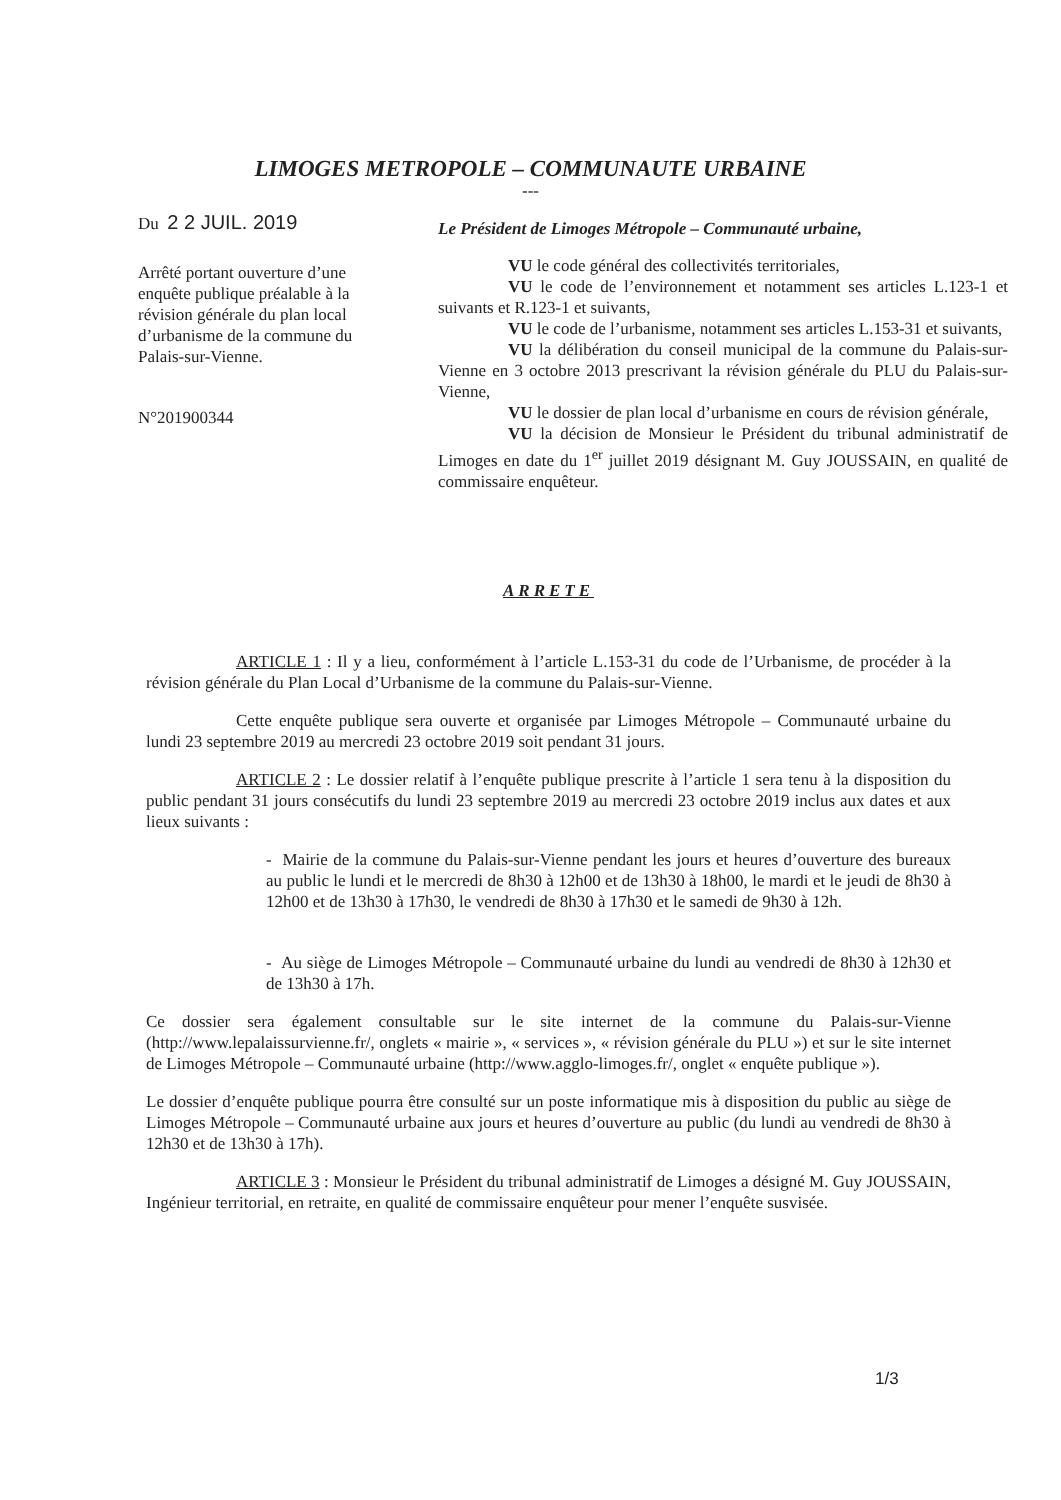LIMOGES METROPOLE – COMMUNAUTE URBAINE
---
Du 2 2 JUIL. 2019
Arrêté portant ouverture d’une enquête publique préalable à la révision générale du plan local d’urbanisme de la commune du Palais-sur-Vienne.
N°201900344
Le Président de Limoges Métropole – Communauté urbaine,
VU le code général des collectivités territoriales,
VU le code de l’environnement et notamment ses articles L.123-1 et suivants et R.123-1 et suivants,
VU le code de l’urbanisme, notamment ses articles L.153-31 et suivants,
VU la délibération du conseil municipal de la commune du Palais-sur-Vienne en 3 octobre 2013 prescrivant la révision générale du PLU du Palais-sur-Vienne,
VU le dossier de plan local d’urbanisme en cours de révision générale,
VU la décision de Monsieur le Président du tribunal administratif de Limoges en date du 1<sup>er</sup> juillet 2019 désignant M. Guy JOUSSAIN, en qualité de commissaire enquêteur.
ARRETE
ARTICLE 1 : Il y a lieu, conformément à l’article L.153-31 du code de l’Urbanisme, de procéder à la révision générale du Plan Local d’Urbanisme de la commune du Palais-sur-Vienne.
Cette enquête publique sera ouverte et organisée par Limoges Métropole – Communauté urbaine du lundi 23 septembre 2019 au mercredi 23 octobre 2019 soit pendant 31 jours.
ARTICLE 2 : Le dossier relatif à l’enquête publique prescrite à l’article 1 sera tenu à la disposition du public pendant 31 jours consécutifs du lundi 23 septembre 2019 au mercredi 23 octobre 2019 inclus aux dates et aux lieux suivants :
- Mairie de la commune du Palais-sur-Vienne pendant les jours et heures d’ouverture des bureaux au public le lundi et le mercredi de 8h30 à 12h00 et de 13h30 à 18h00, le mardi et le jeudi de 8h30 à 12h00 et de 13h30 à 17h30, le vendredi de 8h30 à 17h30 et le samedi de 9h30 à 12h.
- Au siège de Limoges Métropole – Communauté urbaine du lundi au vendredi de 8h30 à 12h30 et de 13h30 à 17h.
Ce dossier sera également consultable sur le site internet de la commune du Palais-sur-Vienne (http://www.lepalaissurvienne.fr/, onglets « mairie », « services », « révision générale du PLU ») et sur le site internet de Limoges Métropole – Communauté urbaine (http://www.agglo-limoges.fr/, onglet « enquête publique »).
Le dossier d’enquête publique pourra être consulté sur un poste informatique mis à disposition du public au siège de Limoges Métropole – Communauté urbaine aux jours et heures d’ouverture au public (du lundi au vendredi de 8h30 à 12h30 et de 13h30 à 17h).
ARTICLE 3 : Monsieur le Président du tribunal administratif de Limoges a désigné M. Guy JOUSSAIN, Ingénieur territorial, en retraite, en qualité de commissaire enquêteur pour mener l’enquête susvisée.
1/3